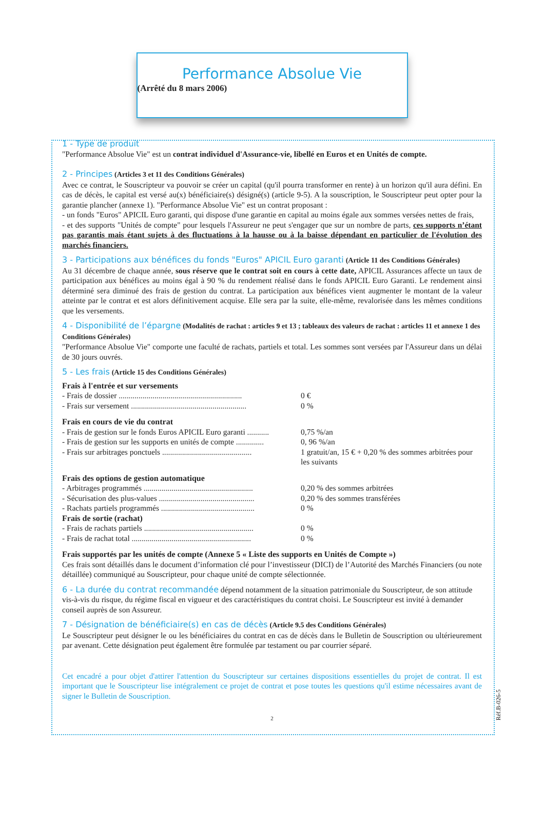Performance Absolue Vie
(Arrêté du 8 mars 2006)
1 - Type de produit
"Performance Absolue Vie" est un contrat individuel d'Assurance-vie, libellé en Euros et en Unités de compte.
2 - Principes
(Articles 3 et 11 des Conditions Générales)
Avec ce contrat, le Souscripteur va pouvoir se créer un capital (qu'il pourra transformer en rente) à un horizon qu'il aura défini. En cas de décès, le capital est versé au(x) bénéficiaire(s) désigné(s) (article 9-5). A la souscription, le Souscripteur peut opter pour la garantie plancher (annexe 1). "Performance Absolue Vie" est un contrat proposant :
- un fonds "Euros" APICIL Euro garanti, qui dispose d'une garantie en capital au moins égale aux sommes versées nettes de frais,
- et des supports "Unités de compte" pour lesquels l'Assureur ne peut s'engager que sur un nombre de parts, ces supports n’étant pas garantis mais étant sujets à des fluctuations à la hausse ou à la baisse dépendant en particulier de l'évolution des marchés financiers.
3 - Participations aux bénéfices du fonds "Euros" APICIL Euro garanti
(Article 11 des Conditions Générales)
Au 31 décembre de chaque année, sous réserve que le contrat soit en cours à cette date, APICIL Assurances affecte un taux de participation aux bénéfices au moins égal à 90 % du rendement réalisé dans le fonds APICIL Euro Garanti. Le rendement ainsi déterminé sera diminué des frais de gestion du contrat. La participation aux bénéfices vient augmenter le montant de la valeur atteinte par le contrat et est alors définitivement acquise. Elle sera par la suite, elle-même, revalorisée dans les mêmes conditions que les versements.
4 - Disponibilité de l’épargne
(Modalités de rachat : articles 9 et 13 ; tableaux des valeurs de rachat : articles 11 et annexe 1 des Conditions Générales)
"Performance Absolue Vie" comporte une faculté de rachats, partiels et total. Les sommes sont versées par l'Assureur dans un délai de 30 jours ouvrés.
5 - Les frais
(Article 15 des Conditions Générales)
Frais à l'entrée et sur versements
- Frais de dossier .............................................................. 0 €
- Frais sur versement .......................................................... 0 %
Frais en cours de vie du contrat
- Frais de gestion sur le fonds Euros APICIL Euro garanti ........... 0,75 %/an
- Frais de gestion sur les supports en unités de compte .............. 0, 96 %/an
- Frais sur arbitrages ponctuels ............................................. 1 gratuit/an, 15 € + 0,20 % des sommes arbitrées pour les suivants
Frais des options de gestion automatique
- Arbitrages programmés ....................................................... 0,20 % des sommes arbitrées
- Sécurisation des plus-values ................................................ 0,20 % des sommes transférées
- Rachats partiels programmés ............................................... 0 %
Frais de sortie (rachat)
- Frais de rachats partiels ....................................................... 0 %
- Frais de rachat total ............................................................ 0 %
Frais supportés par les unités de compte (Annexe 5 « Liste des supports en Unités de Compte »)
Ces frais sont détaillés dans le document d’information clé pour l’investisseur (DICI) de l’Autorité des Marchés Financiers (ou note détaillée) communiqué au Souscripteur, pour chaque unité de compte sélectionnée.
6 - La durée du contrat recommandée
dépend notamment de la situation patrimoniale du Souscripteur, de son attitude vis-à-vis du risque, du régime fiscal en vigueur et des caractéristiques du contrat choisi. Le Souscripteur est invité à demander conseil auprès de son Assureur.
7 - Désignation de bénéficiaire(s) en cas de décès
(Article 9.5 des Conditions Générales)
Le Souscripteur peut désigner le ou les bénéficiaires du contrat en cas de décès dans le Bulletin de Souscription ou ultérieurement par avenant. Cette désignation peut également être formulée par testament ou par courrier séparé.
Réf.B-026-5
Cet encadré a pour objet d'attirer l'attention du Souscripteur sur certaines dispositions essentielles du projet de contrat. Il est important que le Souscripteur lise intégralement ce projet de contrat et pose toutes les questions qu'il estime nécessaires avant de signer le Bulletin de Souscription.
2